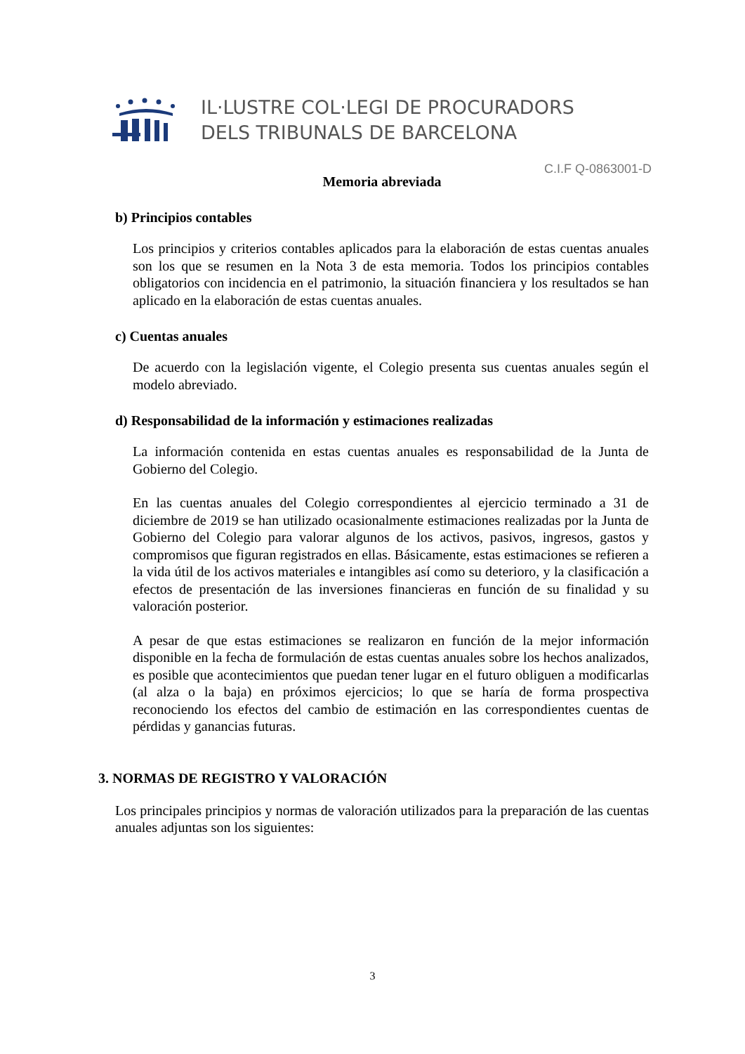IL·LUSTRE COL·LEGI DE PROCURADORS
DELS TRIBUNALS DE BARCELONA
C.I.F Q-0863001-D
Memoria abreviada
b) Principios contables
Los principios y criterios contables aplicados para la elaboración de estas cuentas anuales son los que se resumen en la Nota 3 de esta memoria. Todos los principios contables obligatorios con incidencia en el patrimonio, la situación financiera y los resultados se han aplicado en la elaboración de estas cuentas anuales.
c) Cuentas anuales
De acuerdo con la legislación vigente, el Colegio presenta sus cuentas anuales según el modelo abreviado.
d) Responsabilidad de la información y estimaciones realizadas
La información contenida en estas cuentas anuales es responsabilidad de la Junta de Gobierno del Colegio.
En las cuentas anuales del Colegio correspondientes al ejercicio terminado a 31 de diciembre de 2019 se han utilizado ocasionalmente estimaciones realizadas por la Junta de Gobierno del Colegio para valorar algunos de los activos, pasivos, ingresos, gastos y compromisos que figuran registrados en ellas. Básicamente, estas estimaciones se refieren a la vida útil de los activos materiales e intangibles así como su deterioro, y la clasificación a efectos de presentación de las inversiones financieras en función de su finalidad y su valoración posterior.
A pesar de que estas estimaciones se realizaron en función de la mejor información disponible en la fecha de formulación de estas cuentas anuales sobre los hechos analizados, es posible que acontecimientos que puedan tener lugar en el futuro obliguen a modificarlas (al alza o la baja) en próximos ejercicios; lo que se haría de forma prospectiva reconociendo los efectos del cambio de estimación en las correspondientes cuentas de pérdidas y ganancias futuras.
3. NORMAS DE REGISTRO Y VALORACIÓN
Los principales principios y normas de valoración utilizados para la preparación de las cuentas anuales adjuntas son los siguientes:
3